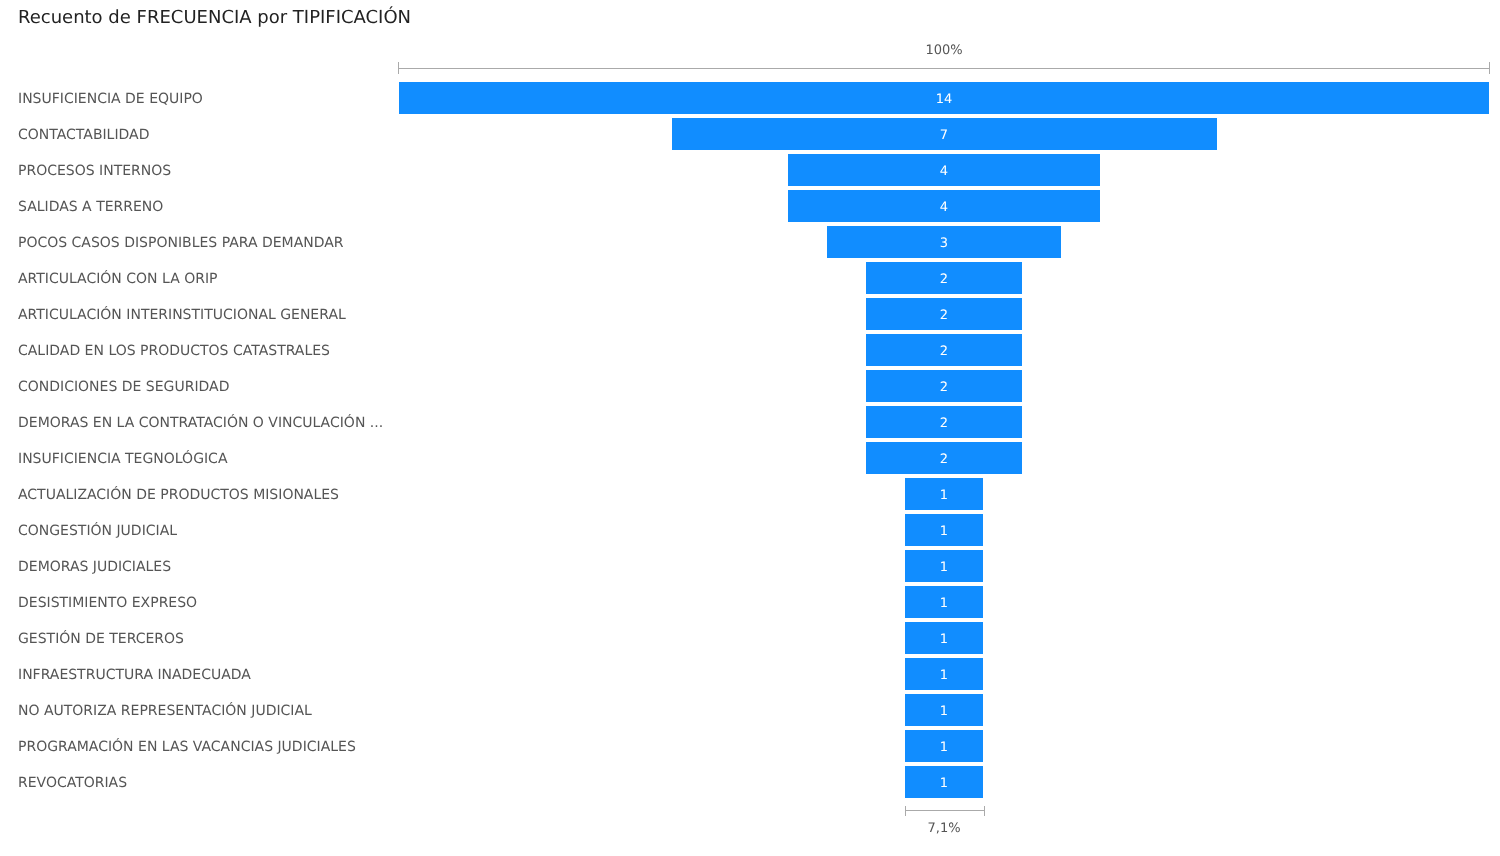Recuento de FRECUENCIA por TIPIFICACIÓN
100%
INSUFICIENCIA DE EQUIPO
14
CONTACTABILIDAD
7
PROCESOS INTERNOS
4
SALIDAS A TERRENO
4
POCOS CASOS DISPONIBLES PARA DEMANDAR
3
ARTICULACIÓN CON LA ORIP
2
ARTICULACIÓN INTERINSTITUCIONAL GENERAL
2
CALIDAD EN LOS PRODUCTOS CATASTRALES
2
CONDICIONES DE SEGURIDAD
2
DEMORAS EN LA CONTRATACIÓN O VINCULACIÓN ...
2
INSUFICIENCIA TEGNOLÓGICA
2
ACTUALIZACIÓN DE PRODUCTOS MISIONALES
1
CONGESTIÓN JUDICIAL
1
DEMORAS JUDICIALES
1
DESISTIMIENTO EXPRESO
1
GESTIÓN DE TERCEROS
1
INFRAESTRUCTURA INADECUADA
1
NO AUTORIZA REPRESENTACIÓN JUDICIAL
1
PROGRAMACIÓN EN LAS VACANCIAS JUDICIALES
1
REVOCATORIAS
1
7,1%